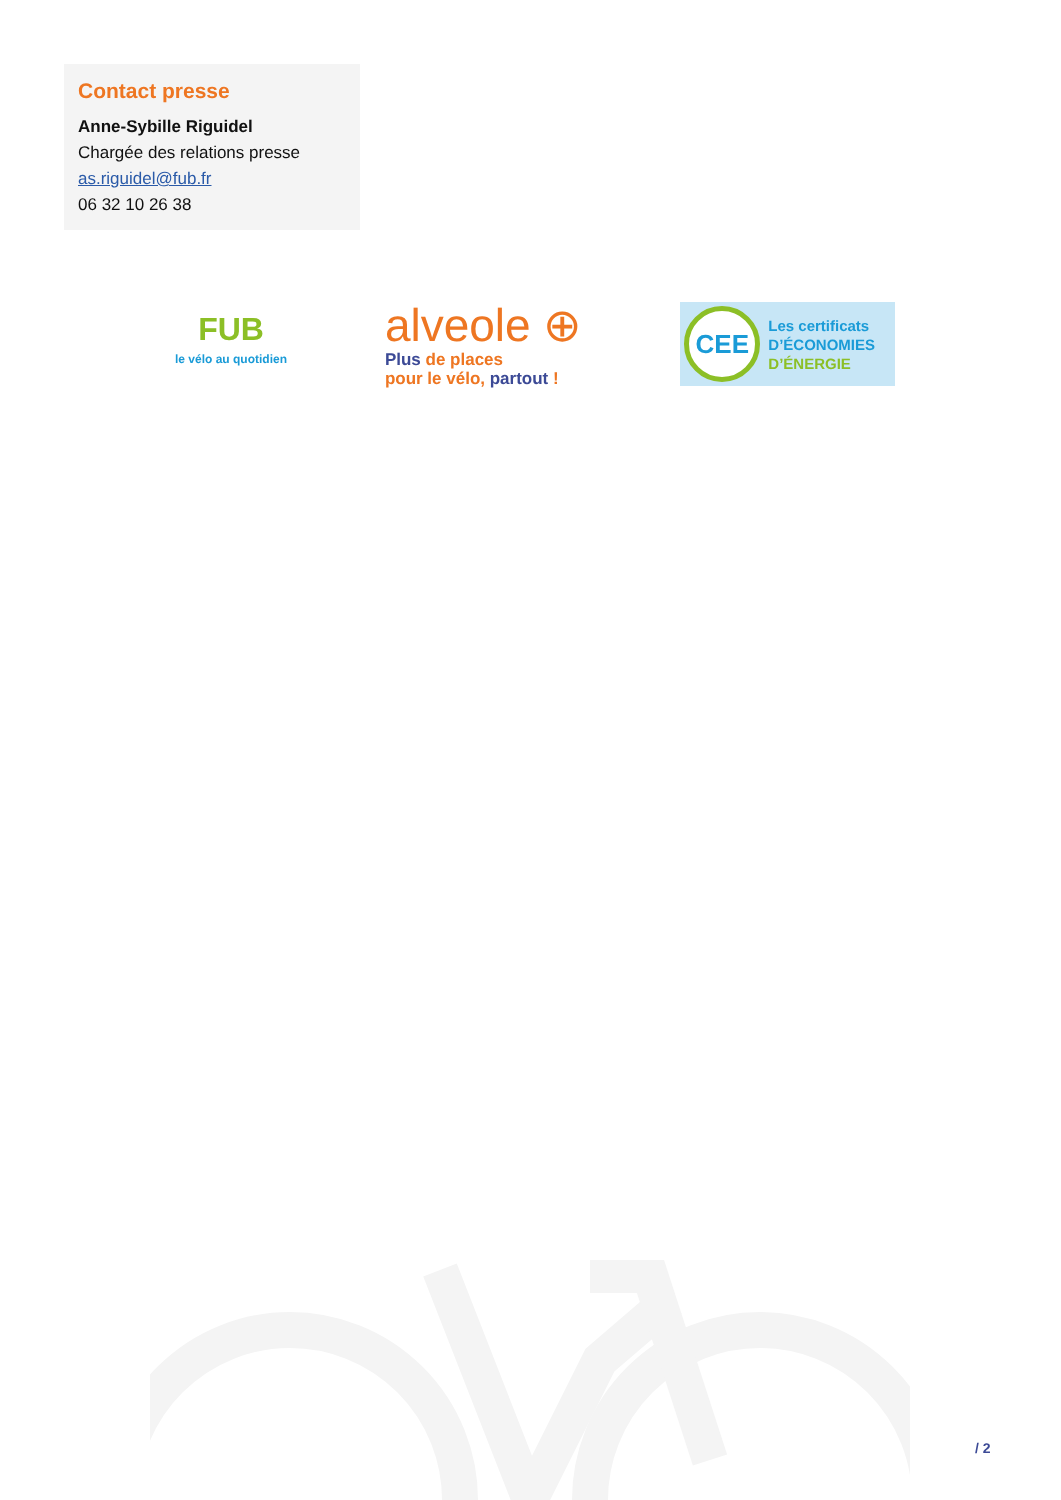Contact presse
Anne-Sybille Riguidel
Chargée des relations presse
as.riguidel@fub.fr
06 32 10 26 38
FUB
le vélo au quotidien
alveole ⊕
Plus de places
pour le vélo, partout !
CEE
Les certificats
D’ÉCONOMIES
D’ÉNERGIE
/ 2